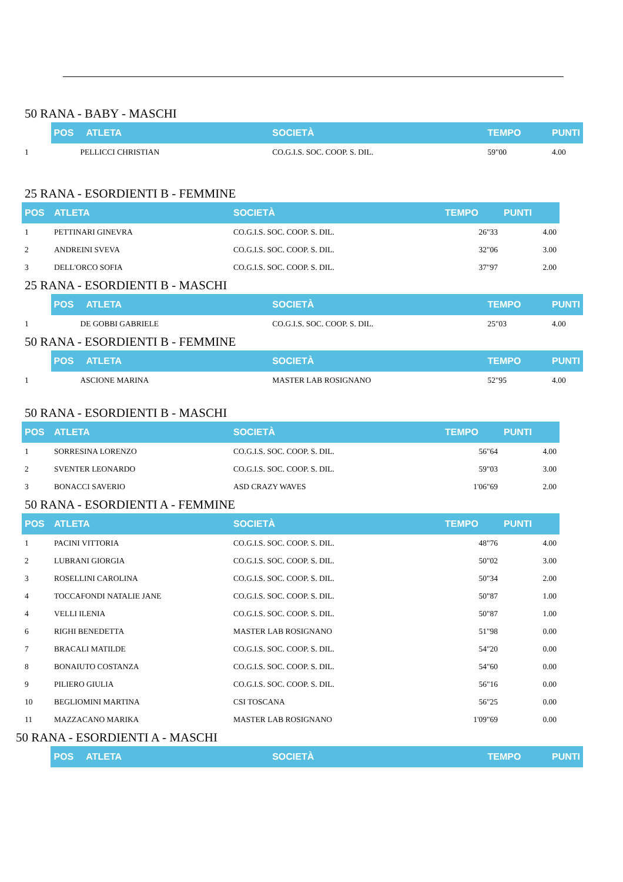50 RANA - BABY - MASCHI
| | POS | ATLETA | SOCIETÀ | TEMPO | PUNTI |
| --- | --- | --- | --- | --- | --- |
| 1 | PELLICCI CHRISTIAN | | CO.G.I.S. SOC. COOP. S. DIL. | 59"00 | 4.00 |
25 RANA - ESORDIENTI B - FEMMINE
| POS | ATLETA | SOCIETÀ | TEMPO | PUNTI |
| --- | --- | --- | --- | --- |
| 1 | PETTINARI GINEVRA | CO.G.I.S. SOC. COOP. S. DIL. | 26"33 | 4.00 |
| 2 | ANDREINI SVEVA | CO.G.I.S. SOC. COOP. S. DIL. | 32"06 | 3.00 |
| 3 | DELL'ORCO SOFIA | CO.G.I.S. SOC. COOP. S. DIL. | 37"97 | 2.00 |
25 RANA - ESORDIENTI B - MASCHI
| | POS | ATLETA | SOCIETÀ | TEMPO | PUNTI |
| --- | --- | --- | --- | --- | --- |
| 1 | DE GOBBI GABRIELE | | CO.G.I.S. SOC. COOP. S. DIL. | 25"03 | 4.00 |
50 RANA - ESORDIENTI B - FEMMINE
| | POS | ATLETA | SOCIETÀ | TEMPO | PUNTI |
| --- | --- | --- | --- | --- | --- |
| 1 | ASCIONE MARINA | | MASTER LAB ROSIGNANO | 52"95 | 4.00 |
50 RANA - ESORDIENTI B - MASCHI
| POS | ATLETA | SOCIETÀ | TEMPO | PUNTI |
| --- | --- | --- | --- | --- |
| 1 | SORRESINA LORENZO | CO.G.I.S. SOC. COOP. S. DIL. | 56"64 | 4.00 |
| 2 | SVENTER LEONARDO | CO.G.I.S. SOC. COOP. S. DIL. | 59"03 | 3.00 |
| 3 | BONACCI SAVERIO | ASD CRAZY WAVES | 1'06"69 | 2.00 |
50 RANA - ESORDIENTI A - FEMMINE
| POS | ATLETA | SOCIETÀ | TEMPO | PUNTI |
| --- | --- | --- | --- | --- |
| 1 | PACINI VITTORIA | CO.G.I.S. SOC. COOP. S. DIL. | 48"76 | 4.00 |
| 2 | LUBRANI GIORGIA | CO.G.I.S. SOC. COOP. S. DIL. | 50"02 | 3.00 |
| 3 | ROSELLINI CAROLINA | CO.G.I.S. SOC. COOP. S. DIL. | 50"34 | 2.00 |
| 4 | TOCCAFONDI NATALIE JANE | CO.G.I.S. SOC. COOP. S. DIL. | 50"87 | 1.00 |
| 4 | VELLI ILENIA | CO.G.I.S. SOC. COOP. S. DIL. | 50"87 | 1.00 |
| 6 | RIGHI BENEDETTA | MASTER LAB ROSIGNANO | 51"98 | 0.00 |
| 7 | BRACALI MATILDE | CO.G.I.S. SOC. COOP. S. DIL. | 54"20 | 0.00 |
| 8 | BONAIUTO COSTANZA | CO.G.I.S. SOC. COOP. S. DIL. | 54"60 | 0.00 |
| 9 | PILIERO GIULIA | CO.G.I.S. SOC. COOP. S. DIL. | 56"16 | 0.00 |
| 10 | BEGLIOMINI MARTINA | CSI TOSCANA | 56"25 | 0.00 |
| 11 | MAZZACANO MARIKA | MASTER LAB ROSIGNANO | 1'09"69 | 0.00 |
50 RANA - ESORDIENTI A - MASCHI
| | POS | ATLETA | SOCIETÀ | TEMPO | PUNTI |
| --- | --- | --- | --- | --- | --- |